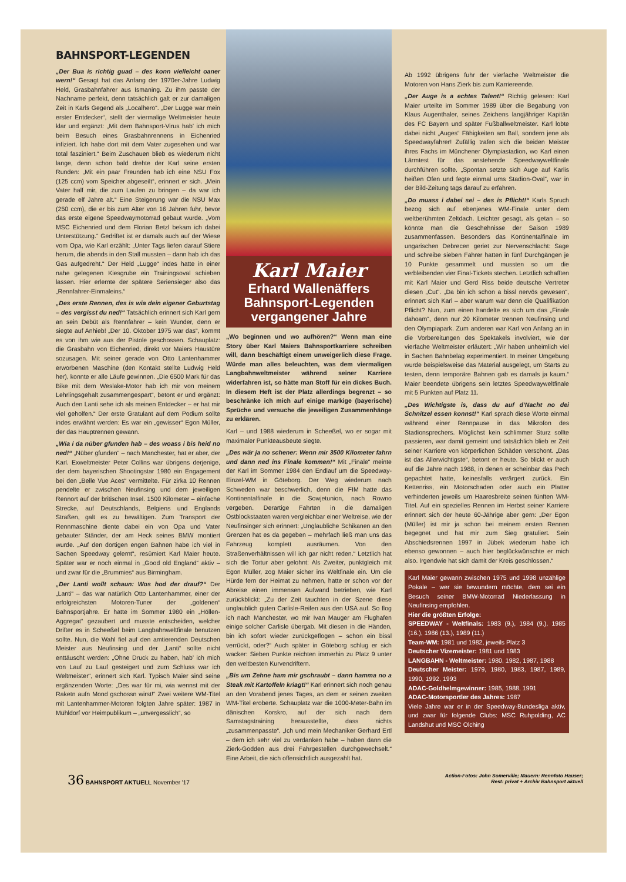BAHNSPORT-LEGENDEN
„Der Bua is richtig guad – des konn vielleicht oaner wern!“ Gesagt hat das Anfang der 1970er-Jahre Ludwig Held, Grasbahnfahrer aus Ismaning. Zu ihm passte der Nachname perfekt, denn tatsächlich galt er zur damaligen Zeit in Karls Gegend als „Localhero“. „Der Lugge war mein erster Entdecker“, stellt der viermalige Weltmeister heute klar und ergänzt: „Mit dem Bahnsport-Virus hab’ ich mich beim Besuch eines Grasbahnrennens in Eichenried infiziert. Ich habe dort mit dem Vater zugesehen und war total fasziniert.“ Beim Zuschauen blieb es wiederum nicht lange, denn schon bald drehte der Karl seine ersten Runden: „Mit ein paar Freunden hab ich eine NSU Fox (125 ccm) vom Speicher abgeseilt“, erinnert er sich. „Mein Vater half mir, die zum Laufen zu bringen – da war ich gerade elf Jahre alt.“ Eine Steigerung war die NSU Max (250 ccm), die er bis zum Alter von 16 Jahren fuhr, bevor das erste eigene Speedwaymotorrad gebaut wurde. „Vom MSC Eichenried und dem Florian Betzl bekam ich dabei Unterstützung.“ Gedriftet ist er damals auch auf der Wiese vom Opa, wie Karl erzählt: „Unter Tags liefen darauf Stiere herum, die abends in den Stall mussten – dann hab ich das Gas aufgedreht.“ Der Held „Lugge“ indes hatte in einer nahe gelegenen Kiesgrube ein Trainingsoval schieben lassen. Hier erlernte der spätere Seriensieger also das „Rennfahrer-Einmaleins.“
„Des erste Rennen, des is wia dein eigener Geburtstag – des vergisst du ned!“ Tatsächlich erinnert sich Karl gern an sein Debüt als Rennfahrer – kein Wunder, denn er siegte auf Anhieb! „Der 10. Oktober 1975 war das“, kommt es von ihm wie aus der Pistole geschossen. Schauplatz: die Grasbahn von Eichenried, direkt vor Maiers Haustüre sozusagen. Mit seiner gerade von Otto Lantenhammer erworbenen Maschine (den Kontakt stellte Ludwig Held her), konnte er alle Läufe gewinnen. „Die 6500 Mark für das Bike mit dem Weslake-Motor hab ich mir von meinem Lehrlingsgehalt zusammengespart“, betont er und ergänzt: Auch den Lanti sehe ich als meinen Entdecker – er hat mir viel geholfen.“ Der erste Gratulant auf dem Podium sollte indes erwähnt werden: Es war ein „gewisser“ Egon Müller, der das Hauptrennen gewann.
„Wia i da nüber gfunden hab – des woass i bis heid no ned!“ „Nüber gfunden“ – nach Manchester, hat er aber, der Karl. Exweltmeister Peter Collins war übrigens derjenige, der dem bayerischen Shootingstar 1980 ein Engagement bei den „Belle Vue Aces“ vermittelte. Für zirka 10 Rennen pendelte er zwischen Neufinsing und dem jeweiligen Rennort auf der britischen Insel. 1500 Kilometer – einfache Strecke, auf Deutschlands, Belgiens und Englands Straßen, galt es zu bewältigen. Zum Transport der Rennmaschine diente dabei ein von Opa und Vater gebauter Ständer, der am Heck seines BMW montiert wurde. „Auf den dortigen engen Bahnen habe ich viel in Sachen Speedway gelernt“, resümiert Karl Maier heute. Später war er noch einmal in „Good old England“ aktiv – und zwar für die „Brummies“ aus Birmingham.
„Der Lanti wollt schaun: Wos hod der drauf?“ Der „Lanti“ – das war natürlich Otto Lantenhammer, einer der erfolgreichsten Motoren-Tuner der „goldenen“ Bahnsportjahre. Er hatte im Sommer 1980 ein „Höllen-Aggregat“ gezaubert und musste entscheiden, welcher Drifter es in Scheeßel beim Langbahnweltfinale benutzen sollte. Nun, die Wahl fiel auf den amtierenden Deutschen Meister aus Neufinsing und der „Lanti“ sollte nicht enttäuscht werden: „Ohne Druck zu haben, hab’ ich mich von Lauf zu Lauf gesteigert und zum Schluss war ich Weltmeister“, erinnert sich Karl. Typisch Maier sind seine ergänzenden Worte: „Des war für mi, wia wennst mit der Raketn aufn Mond gschossn wirst!“ Zwei weitere WM-Titel mit Lantenhammer-Motoren folgten Jahre später: 1987 in Mühldorf vor Heimpublikum – „unvergesslich“, so
Karl Maier
Erhard Wallenäffers
Bahnsport-Legenden
vergangener Jahre
„Wo beginnen und wo aufhören?“ Wenn man eine Story über Karl Maiers Bahnsportkarriere schreiben will, dann beschäftigt einem unweigerlich diese Frage. Würde man alles beleuchten, was dem viermaligen Langbahnweltmeister während seiner Karriere widerfahren ist, so hätte man Stoff für ein dickes Buch. In diesem Heft ist der Platz allerdings begrenzt – so beschränke ich mich auf einige markige (bayerische) Sprüche und versuche die jeweiligen Zusammenhänge zu erklären.
Karl – und 1988 wiederum in Scheeßel, wo er sogar mit maximaler Punkteausbeute siegte.
„Des wär ja no schener: Wenn mir 3500 Kilometer fahrn und dann ned ins Finale kommen!“ Mit „Finale“ meinte der Karl im Sommer 1984 den Endlauf um die Speedway-Einzel-WM in Göteborg. Der Weg wiederum nach Schweden war beschwerlich, denn die FIM hatte das Kontinentalfinale in die Sowjetunion, nach Rowno vergeben. Derartige Fahrten in die damaligen Ostblockstaaten waren vergleichbar einer Weltreise, wie der Neufinsinger sich erinnert: „Unglaubliche Schikanen an den Grenzen hat es da gegeben – mehrfach ließ man uns das Fahrzeug komplett ausräumen. Von den Straßenverhältnissen will ich gar nicht reden.“ Letztlich hat sich die Tortur aber gelohnt: Als Zweiter, punktgleich mit Egon Müller, zog Maier sicher ins Weltfinale ein. Um die Hürde fern der Heimat zu nehmen, hatte er schon vor der Abreise einen immensen Aufwand betrieben, wie Karl zurückblickt: „Zu der Zeit tauchten in der Szene diese unglaublich guten Carlisle-Reifen aus den USA auf. So flog ich nach Manchester, wo mir Ivan Mauger am Flughafen einige solcher Carlisle übergab. Mit diesen in die Händen, bin ich sofort wieder zurückgeflogen – schon ein bissl verrückt, oder?“ Auch später in Göteborg schlug er sich wacker: Sieben Punkte reichten immerhin zu Platz 9 unter den weltbesten Kurvendriftern.
„Bis um Zehne ham mir gschraubt – dann hamma no a Steak mit Kartoffeln kriagt!“ Karl erinnert sich noch genau an den Vorabend jenes Tages, an dem er seinen zweiten WM-Titel eroberte. Schauplatz war die 1000-Meter-Bahn im dänischen Korskro, auf der sich nach dem Samstagstraining herausstellte, dass nichts „zusammenpasste“. „Ich und mein Mechaniker Gerhard Ertl – dem ich sehr viel zu verdanken habe – haben dann die Zierk-Godden aus drei Fahrgestellen durchgewechselt.“ Eine Arbeit, die sich offensichtlich ausgezahlt hat.
Ab 1992 übrigens fuhr der vierfache Weltmeister die Motoren von Hans Zierk bis zum Karriereende.
„Der Auge is a echtes Talent!“ Richtig gelesen: Karl Maier urteilte im Sommer 1989 über die Begabung von Klaus Augenthaler, seines Zeichens langjähriger Kapitän des FC Bayern und später Fußballweltmeister. Karl lobte dabei nicht „Auges“ Fähigkeiten am Ball, sondern jene als Speedwayfahrer! Zufällig trafen sich die beiden Meister ihres Fachs im Münchener Olympiastadion, wo Karl einen Lärmtest für das anstehende Speedwayweltfinale durchführen sollte. „Spontan setzte sich Auge auf Karlis heißen Ofen und fegte einmal ums Stadion-Oval“, war in der Bild-Zeitung tags darauf zu erfahren.
„Do muass i dabei sei – des is Pflicht!“ Karls Spruch bezog sich auf ebenjenes WM-Finale unter dem weltberühmten Zeltdach. Leichter gesagt, als getan – so könnte man die Geschehnisse der Saison 1989 zusammenfassen. Besonders das Kontinentalfinale im ungarischen Debrecen geriet zur Nervenschlacht: Sage und schreibe sieben Fahrer hatten in fünf Durchgängen je 10 Punkte gesammelt und mussten so um die verbleibenden vier Final-Tickets stechen. Letztlich schafften mit Karl Maier und Gerd Riss beide deutsche Vertreter diesen „Cut“. „Da bin ich schon a bissl nervös gewesen“, erinnert sich Karl – aber warum war denn die Qualifikation Pflicht? Nun, zum einen handelte es sich um das „Finale dahoam“, denn nur 20 Kilometer trennen Neufinsing und den Olympiapark. Zum anderen war Karl von Anfang an in die Vorbereitungen des Spektakels involviert, wie der vierfache Weltmeister erläutert: „Wir haben unheimlich viel in Sachen Bahnbelag experimentiert. In meiner Umgebung wurde beispielsweise das Material ausgelegt, um Starts zu testen, denn temporäre Bahnen gab es damals ja kaum.“ Maier beendete übrigens sein letztes Speedwayweltfinale mit 5 Punkten auf Platz 11.
„Des Wichtigste is, dass du auf d’Nacht no dei Schnitzel essen konnst!“ Karl sprach diese Worte einmal während einer Rennpause in das Mikrofon des Stadionsprechers. Möglichst kein schlimmer Sturz sollte passieren, war damit gemeint und tatsächlich blieb er Zeit seiner Karriere von körperlichen Schäden verschont. „Das ist das Allerwichtigste“, betont er heute. So blickt er auch auf die Jahre nach 1988, in denen er scheinbar das Pech gepachtet hatte, keinesfalls verärgert zurück. Ein Kettenriss, ein Motorschaden oder auch ein Platter verhinderten jeweils um Haaresbreite seinen fünften WM-Titel. Auf ein spezielles Rennen im Herbst seiner Karriere erinnert sich der heute 60-Jährige aber gern: „Der Egon (Müller) ist mir ja schon bei meinem ersten Rennen begegnet und hat mir zum Sieg gratuliert. Sein Abschiedsrennen 1997 in Jübek wiederum habe ich ebenso gewonnen – auch hier beglückwünschte er mich also. Irgendwie hat sich damit der Kreis geschlossen.“
Karl Maier gewann zwischen 1975 und 1998 unzählige Pokale – wer sie bewundern möchte, dem sei ein Besuch seiner BMW-Motorrad Niederlassung in Neufinsing empfohlen.
Hier die größten Erfolge:
SPEEDWAY - Weltfinals: 1983 (9.), 1984 (9.), 1985 (16.), 1986 (13.), 1989 (11.)
Team-WM: 1981 und 1982, jeweils Platz 3
Deutscher Vizemeister: 1981 und 1983
LANGBAHN - Weltmeister: 1980, 1982, 1987, 1988
Deutscher Meister: 1979, 1980, 1983, 1987, 1989, 1990, 1992, 1993
ADAC-Goldhelmgewinner: 1985, 1988, 1991
ADAC-Motorsportler des Jahres: 1987
Viele Jahre war er in der Speedway-Bundesliga aktiv, und zwar für folgende Clubs: MSC Ruhpolding, AC Landshut und MSC Olching
36 BAHNSPORT AKTUELL November '17
Action-Fotos: John Somerville; Mauern: Rennfoto Hauser;
Rest: privat + Archiv Bahnsport aktuell